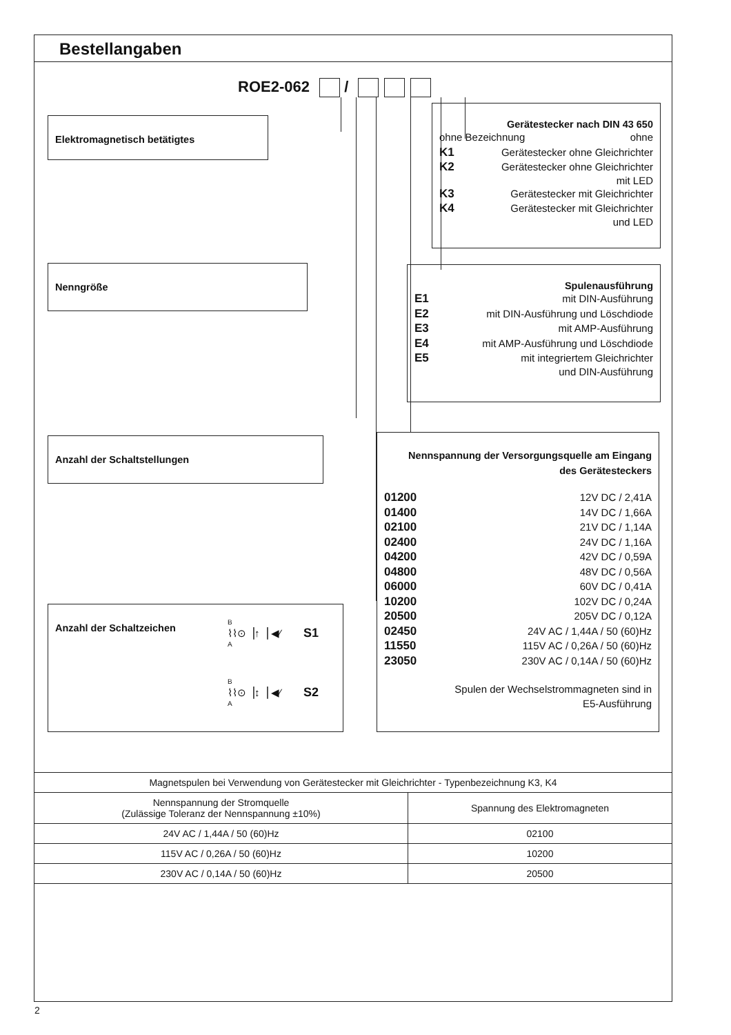Bestellangaben
ROE2-062 /
Elektromagnetisch betätigtes
Nenngröße
Anzahl der Schaltstellungen
Anzahl der Schaltzeichen
B
⌇⌇⊙▕↑▕ ◀⁄ S1
A
B
⌇⌇⊙▕↕▕ ◀⁄ S2
A
Gerätestecker nach DIN 43 650
ohne Bezeichnung ohne
K1 Gerätestecker ohne Gleichrichter
K2 Gerätestecker ohne Gleichrichter
mit LED
K3 Gerätestecker mit Gleichrichter
K4 Gerätestecker mit Gleichrichter
und LED
Spulenausführung
E1 mit DIN-Ausführung
E2 mit DIN-Ausführung und Löschdiode
E3 mit AMP-Ausführung
E4 mit AMP-Ausführung und Löschdiode
E5 mit integriertem Gleichrichter
und DIN-Ausführung
Nennspannung der Versorgungsquelle am Eingang
des Gerätesteckers
01200 12V DC / 2,41A
01400 14V DC / 1,66A
02100 21V DC / 1,14A
02400 24V DC / 1,16A
04200 42V DC / 0,59A
04800 48V DC / 0,56A
06000 60V DC / 0,41A
10200 102V DC / 0,24A
20500 205V DC / 0,12A
02450 24V AC / 1,44A / 50 (60)Hz
11550 115V AC / 0,26A / 50 (60)Hz
23050 230V AC / 0,14A / 50 (60)Hz
Spulen der Wechselstrommagneten sind in
E5-Ausführung
| Magnetspulen bei Verwendung von Gerätestecker mit Gleichrichter - Typenbezeichnung K3, K4 | |
| --- | --- |
| Nennspannung der Stromquelle (Zulässige Toleranz der Nennspannung ±10%) | Spannung des Elektromagneten |
| 24V AC / 1,44A / 50 (60)Hz | 02100 |
| 115V AC / 0,26A / 50 (60)Hz | 10200 |
| 230V AC / 0,14A / 50 (60)Hz | 20500 |
2